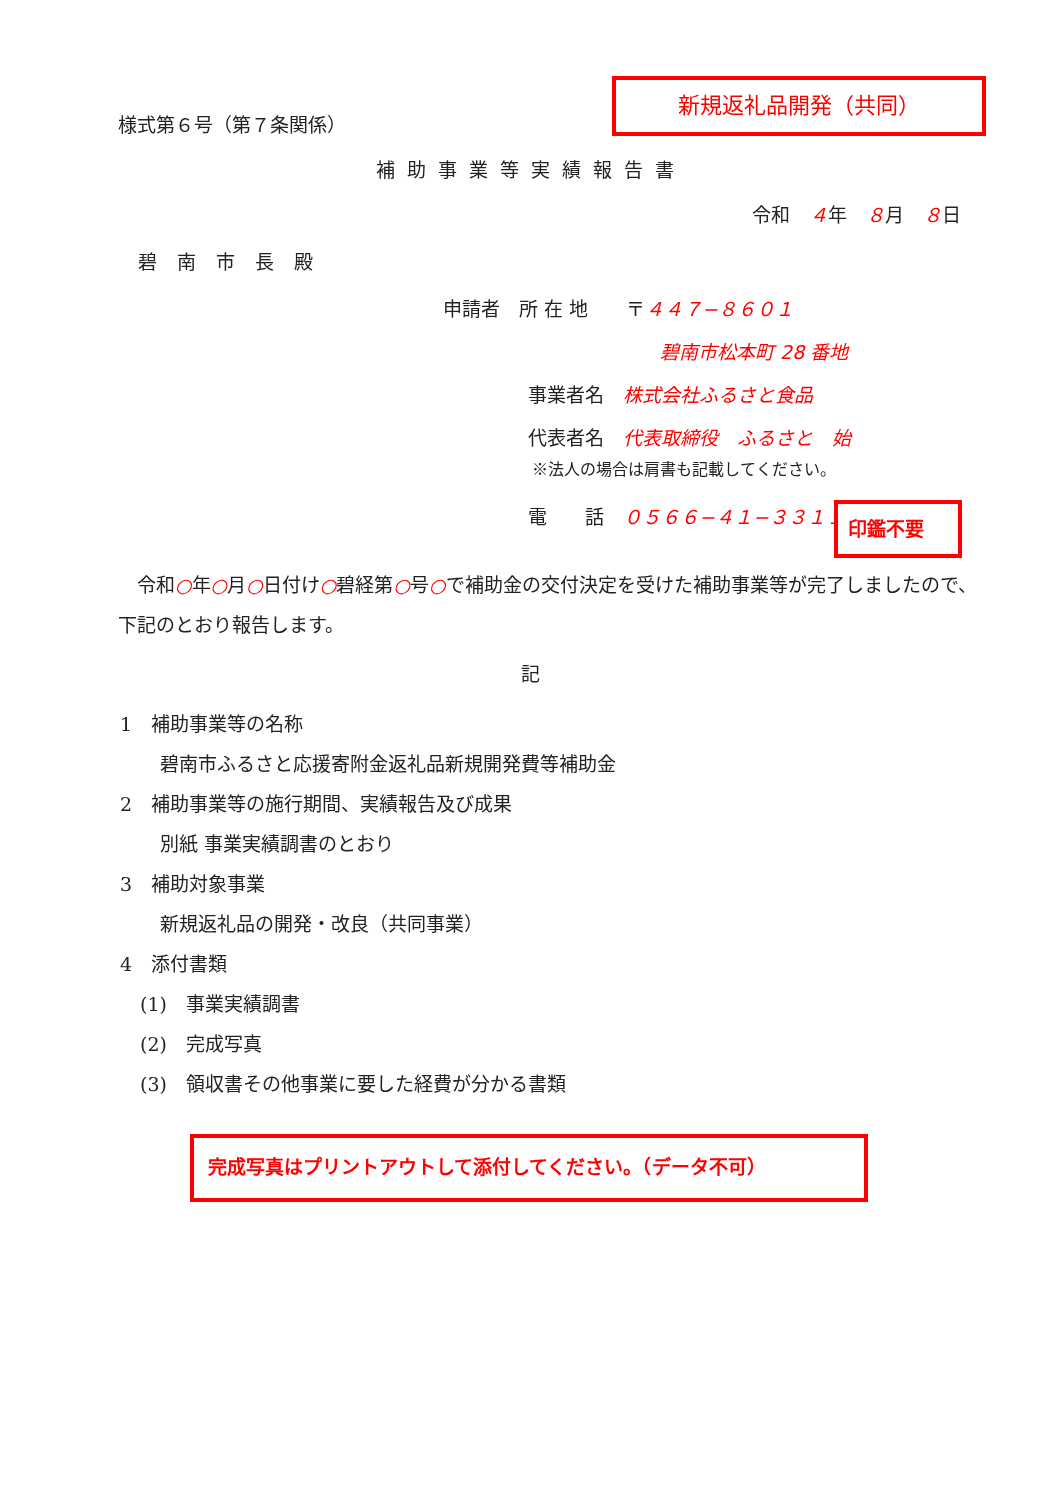新規返礼品開発（共同）
様式第６号（第７条関係）
補助事業等実績報告書
令和　４年　８月　８日
碧南市長殿
申請者　所 在 地　　〒４４７−８６０１
碧南市松本町 28 番地
事業者名　株式会社ふるさと食品
代表者名　代表取締役　ふるさと　始
※法人の場合は肩書も記載してください。
電　　話　０５６６−４１−３３１１
印鑑不要
　令和○年○月○日付け○碧経第○号○で補助金の交付決定を受けた補助事業等が完了しましたので、下記のとおり報告します。
記
1　補助事業等の名称
碧南市ふるさと応援寄附金返礼品新規開発費等補助金
2　補助事業等の施行期間、実績報告及び成果
別紙 事業実績調書のとおり
3　補助対象事業
新規返礼品の開発・改良（共同事業）
4　添付書類
(1)　事業実績調書
(2)　完成写真
(3)　領収書その他事業に要した経費が分かる書類
完成写真はプリントアウトして添付してください。（データ不可）